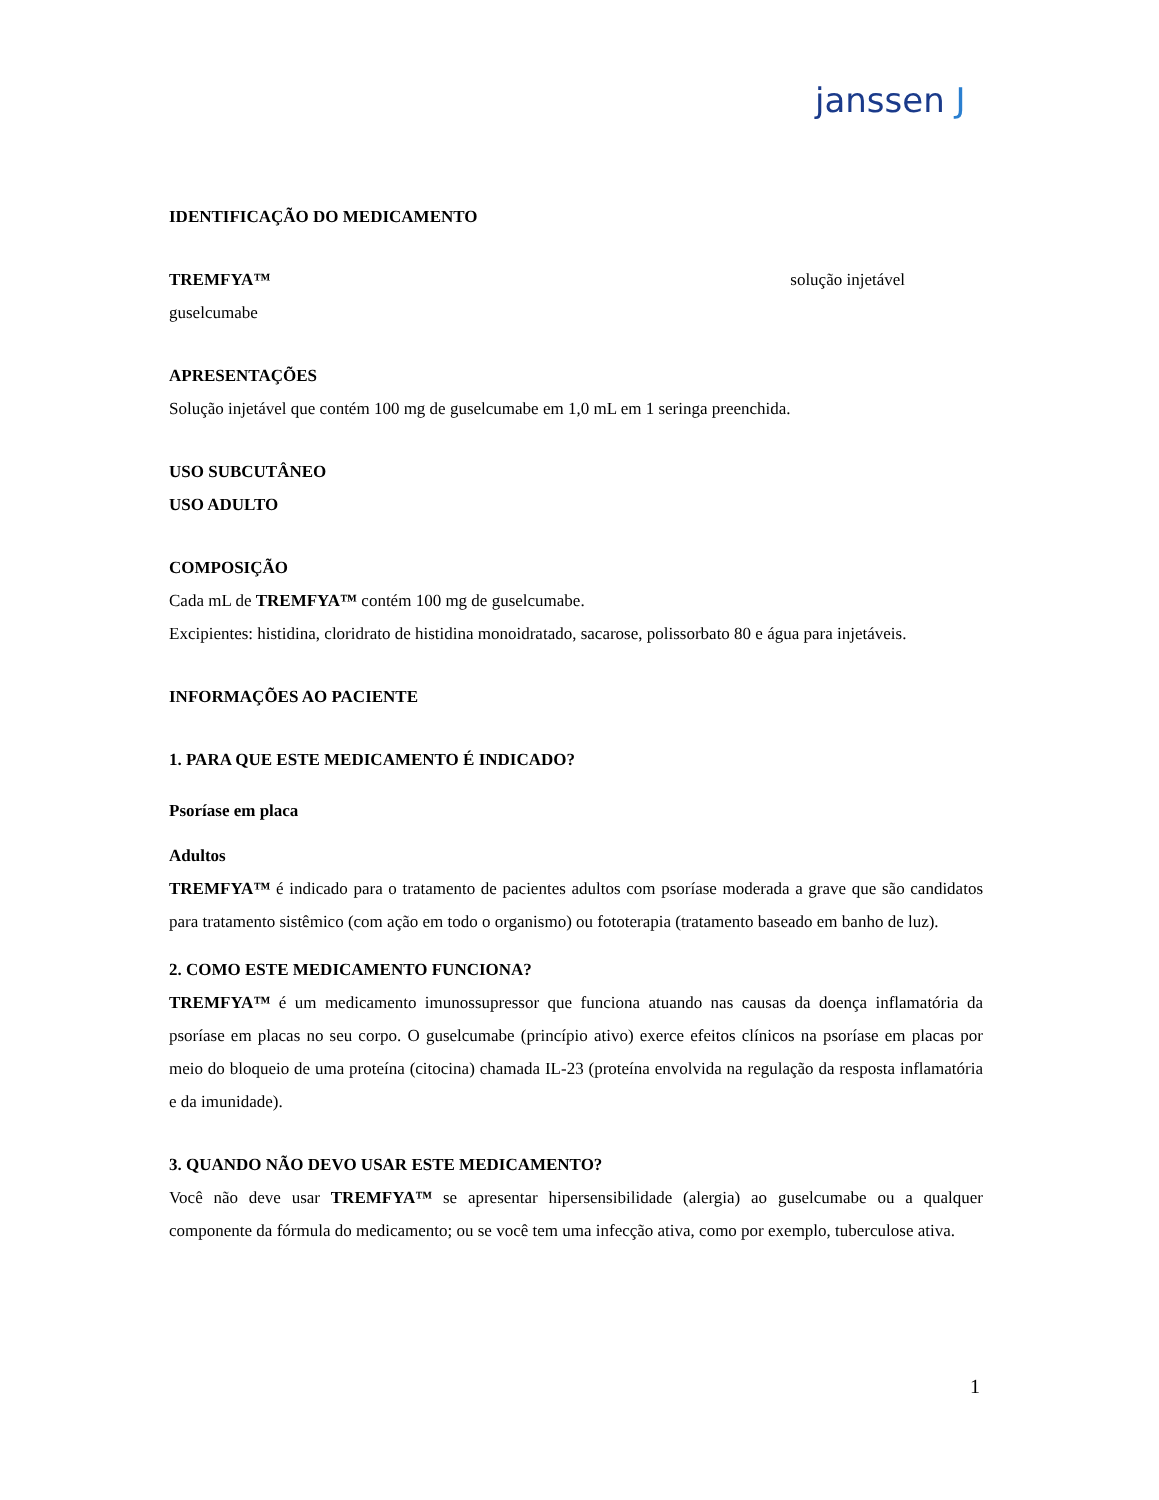janssen J
IDENTIFICAÇÃO DO MEDICAMENTO
TREMFYA™ solução injetável
guselcumabe
APRESENTAÇÕES
Solução injetável que contém 100 mg de guselcumabe em 1,0 mL em 1 seringa preenchida.
USO SUBCUTÂNEO
USO ADULTO
COMPOSIÇÃO
Cada mL de TREMFYA™ contém 100 mg de guselcumabe.
Excipientes: histidina, cloridrato de histidina monoidratado, sacarose, polissorbato 80 e água para injetáveis.
INFORMAÇÕES AO PACIENTE
1. PARA QUE ESTE MEDICAMENTO É INDICADO?
Psoríase em placa
Adultos
TREMFYA™ é indicado para o tratamento de pacientes adultos com psoríase moderada a grave que são candidatos para tratamento sistêmico (com ação em todo o organismo) ou fototerapia (tratamento baseado em banho de luz).
2. COMO ESTE MEDICAMENTO FUNCIONA?
TREMFYA™ é um medicamento imunossupressor que funciona atuando nas causas da doença inflamatória da psoríase em placas no seu corpo. O guselcumabe (princípio ativo) exerce efeitos clínicos na psoríase em placas por meio do bloqueio de uma proteína (citocina) chamada IL-23 (proteína envolvida na regulação da resposta inflamatória e da imunidade).
3. QUANDO NÃO DEVO USAR ESTE MEDICAMENTO?
Você não deve usar TREMFYA™ se apresentar hipersensibilidade (alergia) ao guselcumabe ou a qualquer componente da fórmula do medicamento; ou se você tem uma infecção ativa, como por exemplo, tuberculose ativa.
1